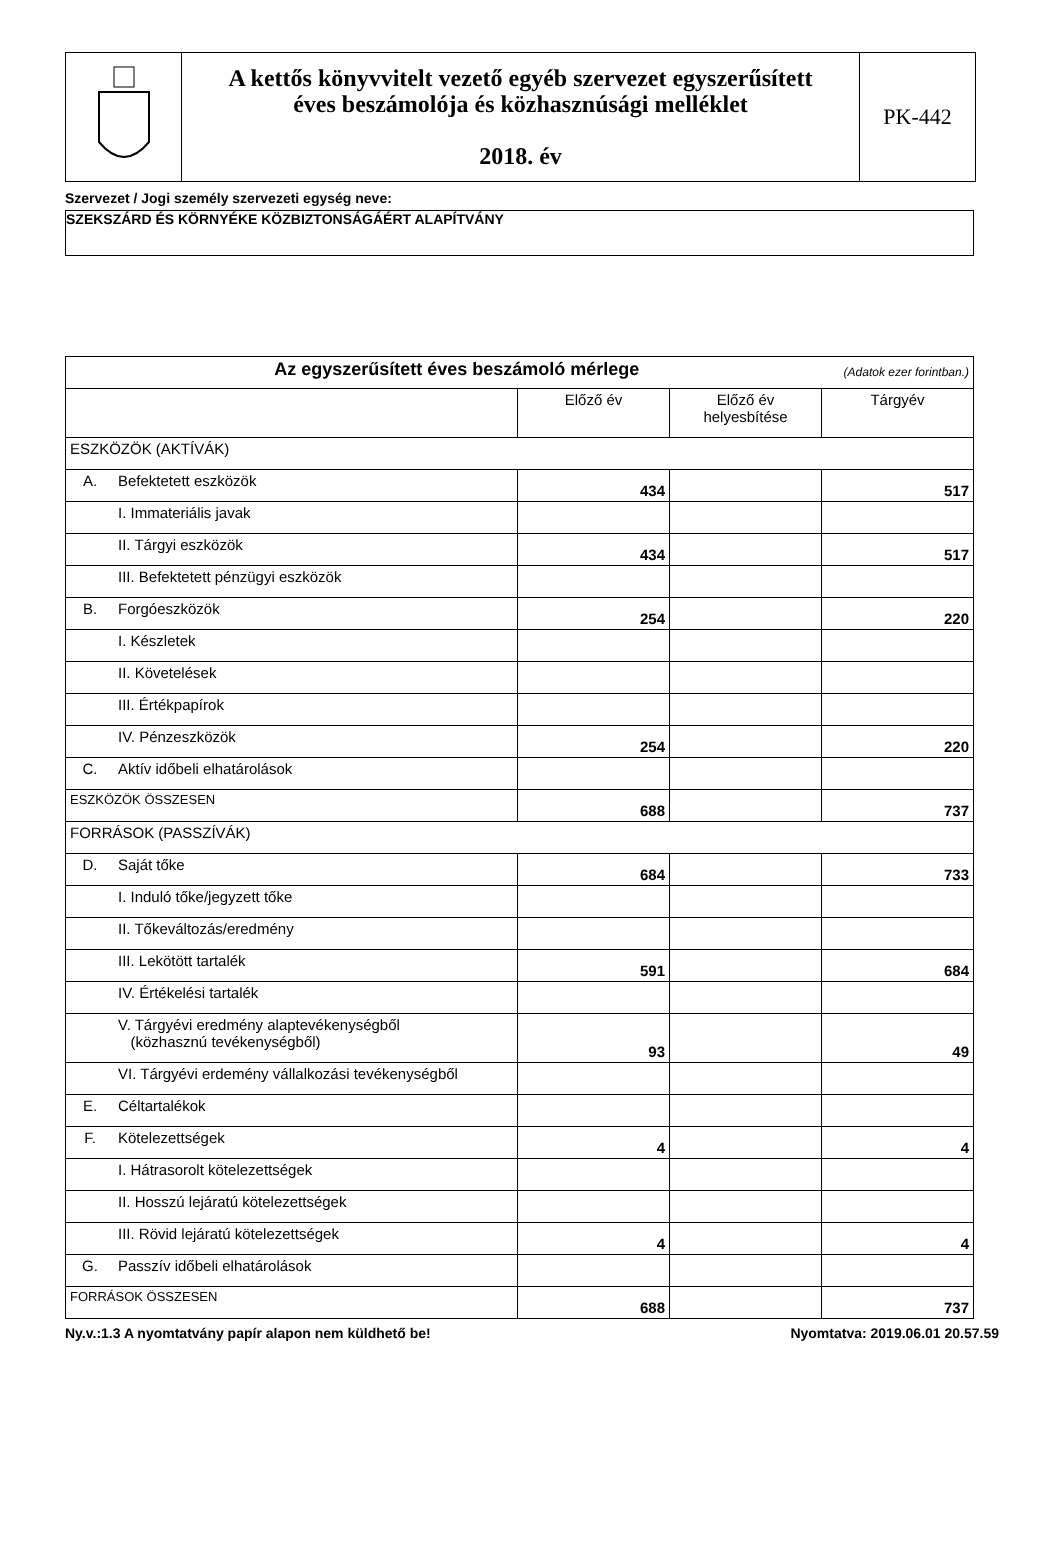A kettős könyvvitelt vezető egyéb szervezet egyszerűsített
éves beszámolója és közhasznúsági melléklet
2018. év
PK-442
Szervezet / Jogi személy szervezeti egység neve:
SZEKSZÁRD ÉS KÖRNYÉKE KÖZBIZTONSÁGÁÉRT ALAPÍTVÁNY
| Az egyszerűsített éves beszámoló mérlege (Adatok ezer forintban.) | | | | |
| --- | --- | --- | --- | --- |
| | | Előző év | Előző év helyesbítése | Tárgyév |
| ESZKÖZÖK (AKTÍVÁK) | | | | |
| A. | Befektetett eszközök | 434 | | 517 |
| | I. Immateriális javak | | | |
| | II. Tárgyi eszközök | 434 | | 517 |
| | III. Befektetett pénzügyi eszközök | | | |
| B. | Forgóeszközök | 254 | | 220 |
| | I. Készletek | | | |
| | II. Követelések | | | |
| | III. Értékpapírok | | | |
| | IV. Pénzeszközök | 254 | | 220 |
| C. | Aktív időbeli elhatárolások | | | |
| ESZKÖZÖK ÖSSZESEN | | 688 | | 737 |
| FORRÁSOK (PASSZÍVÁK) | | | | |
| D. | Saját tőke | 684 | | 733 |
| | I. Induló tőke/jegyzett tőke | | | |
| | II. Tőkeváltozás/eredmény | | | |
| | III. Lekötött tartalék | 591 | | 684 |
| | IV. Értékelési tartalék | | | |
| | V. Tárgyévi eredmény alaptevékenységből (közhasznú tevékenységből) | 93 | | 49 |
| | VI. Tárgyévi erdemény vállalkozási tevékenységből | | | |
| E. | Céltartalékok | | | |
| F. | Kötelezettségek | 4 | | 4 |
| | I. Hátrasorolt kötelezettségek | | | |
| | II. Hosszú lejáratú kötelezettségek | | | |
| | III. Rövid lejáratú kötelezettségek | 4 | | 4 |
| G. | Passzív időbeli elhatárolások | | | |
| FORRÁSOK ÖSSZESEN | | 688 | | 737 |
Ny.v.:1.3 A nyomtatvány papír alapon nem küldhető be! Nyomtatva: 2019.06.01 20.57.59